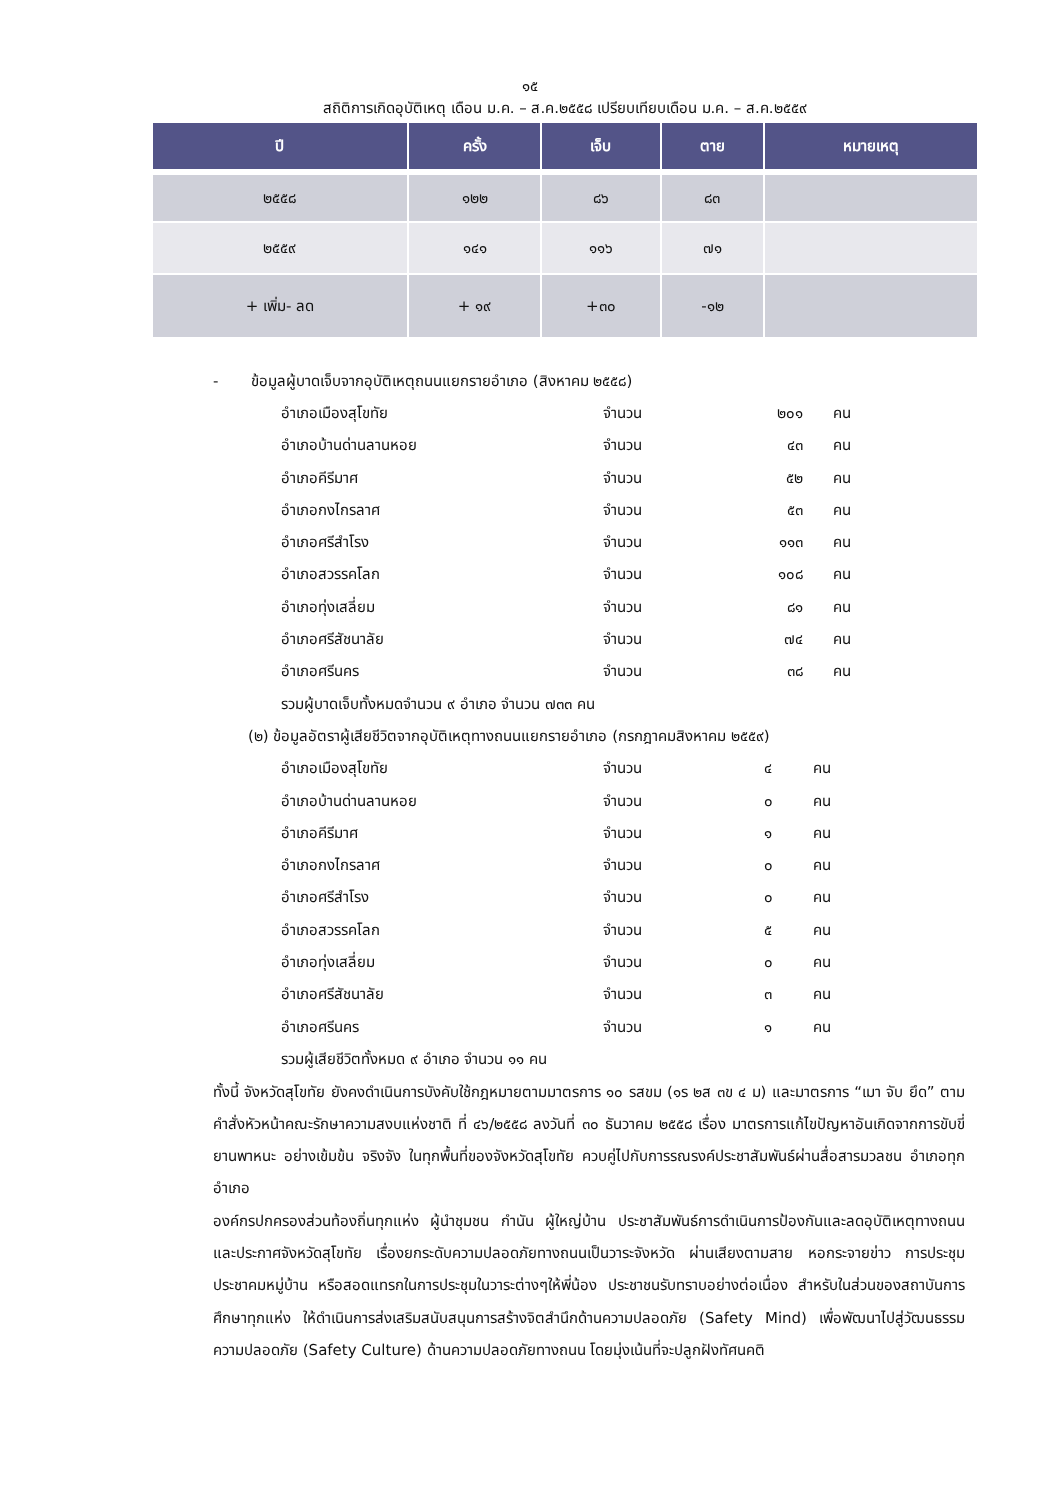๑๕
สถิติการเกิดอุบัติเหตุ เดือน ม.ค. – ส.ค.๒๕๕๘ เปรียบเทียบเดือน ม.ค. – ส.ค.๒๕๕๙
| ปี | ครั้ง | เจ็บ | ตาย | หมายเหตุ |
| --- | --- | --- | --- | --- |
| ๒๕๕๘ | ๑๒๒ | ๘๖ | ๘๓ | |
| ๒๕๕๙ | ๑๔๑ | ๑๑๖ | ๗๑ | |
| + เพิ่ม- ลด | + ๑๙ | +๓๐ | -๑๒ | |
- ข้อมูลผู้บาดเจ็บจากอุบัติเหตุถนนแยกรายอำเภอ (สิงหาคม ๒๕๕๘)
อำเภอเมืองสุโขทัย จำนวน ๒๐๑ คน
อำเภอบ้านด่านลานหอย จำนวน ๔๓ คน
อำเภอคีรีมาศ จำนวน ๕๒ คน
อำเภอกงไกรลาศ จำนวน ๕๓ คน
อำเภอศรีสำโรง จำนวน ๑๑๓ คน
อำเภอสวรรคโลก จำนวน ๑๐๘ คน
อำเภอทุ่งเสลี่ยม จำนวน ๘๑ คน
อำเภอศรีสัชนาลัย จำนวน ๗๔ คน
อำเภอศรีนคร จำนวน ๓๘ คน
รวมผู้บาดเจ็บทั้งหมดจำนวน ๙ อำเภอ จำนวน ๗๓๓ คน
(๒) ข้อมูลอัตราผู้เสียชีวิตจากอุบัติเหตุทางถนนแยกรายอำเภอ (กรกฎาคมสิงหาคม ๒๕๕๙)
อำเภอเมืองสุโขทัย จำนวน ๔ คน
อำเภอบ้านด่านลานหอย จำนวน ๐ คน
อำเภอคีรีมาศ จำนวน ๑ คน
อำเภอกงไกรลาศ จำนวน ๐ คน
อำเภอศรีสำโรง จำนวน ๐ คน
อำเภอสวรรคโลก จำนวน ๕ คน
อำเภอทุ่งเสลี่ยม จำนวน ๐ คน
อำเภอศรีสัชนาลัย จำนวน ๓ คน
อำเภอศรีนคร จำนวน ๑ คน
รวมผู้เสียชีวิตทั้งหมด ๙ อำเภอ จำนวน ๑๑ คน
ทั้งนี้ จังหวัดสุโขทัย ยังคงดำเนินการบังคับใช้กฎหมายตามมาตรการ ๑๐ รสขม (๑ร ๒ส ๓ข ๔ ม) และมาตรการ “เมา จับ ยึด” ตามคำสั่งหัวหน้าคณะรักษาความสงบแห่งชาติ ที่ ๔๖/๒๕๕๘ ลงวันที่ ๓๐ ธันวาคม ๒๕๕๘ เรื่อง มาตรการแก้ไขปัญหาอันเกิดจากการขับขี่ยานพาหนะ อย่างเข้มข้น จริงจัง ในทุกพื้นที่ของจังหวัดสุโขทัย ควบคู่ไปกับการรณรงค์ประชาสัมพันธ์ผ่านสื่อสารมวลชน อำเภอทุกอำเภอ
องค์กรปกครองส่วนท้องถิ่นทุกแห่ง ผู้นำชุมชน กำนัน ผู้ใหญ่บ้าน ประชาสัมพันธ์การดำเนินการป้องกันและลดอุบัติเหตุทางถนน และประกาศจังหวัดสุโขทัย เรื่องยกระดับความปลอดภัยทางถนนเป็นวาระจังหวัด ผ่านเสียงตามสาย หอกระจายข่าว การประชุมประชาคมหมู่บ้าน หรือสอดแทรกในการประชุมในวาระต่างๆให้พี่น้อง ประชาชนรับทราบอย่างต่อเนื่อง สำหรับในส่วนของสถาบันการศึกษาทุกแห่ง ให้ดำเนินการส่งเสริมสนับสนุนการสร้างจิตสำนึกด้านความปลอดภัย (Safety Mind) เพื่อพัฒนาไปสู่วัฒนธรรมความปลอดภัย (Safety Culture) ด้านความปลอดภัยทางถนน โดยมุ่งเน้นที่จะปลูกฝังทัศนคติ